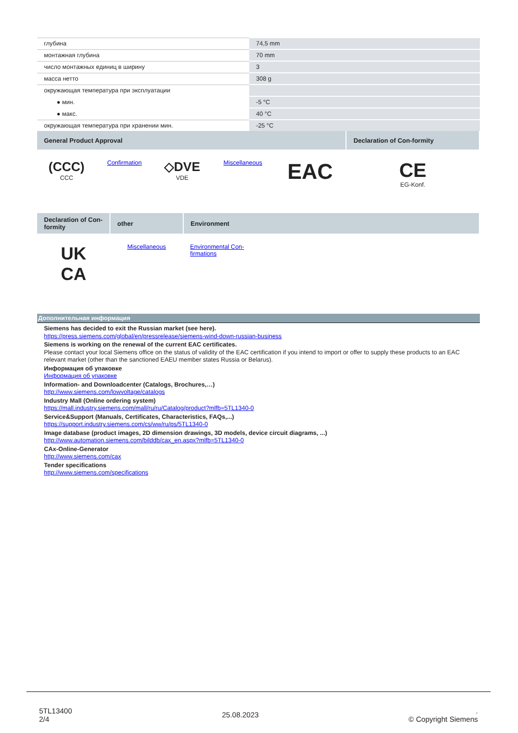| глубина | 74,5 mm |
| монтажная глубина | 70 mm |
| число монтажных единиц в ширину | 3 |
| масса нетто | 308 g |
| окружающая температура при эксплуатации | |
| ● мин. | -5 °C |
| ● макс. | 40 °C |
| окружающая температура при хранении мин. | -25 °C |
| General Product Approval | | | | | Declaration of Con-formity |
| --- | --- | --- | --- | --- | --- |
| (CCC) CCC | Confirmation | ◇DVE VDE | Miscellaneous | EAC | CE EG-Konf. |
| Declaration of Con-formity | other | Environment |
| --- | --- | --- |
| UK CA | Miscellaneous | Environmental Con- firmations |
Дополнительная информация
Siemens has decided to exit the Russian market (see here).
https://press.siemens.com/global/en/pressrelease/siemens-wind-down-russian-business
Siemens is working on the renewal of the current EAC certificates.
Please contact your local Siemens office on the status of validity of the EAC certification if you intend to import or offer to supply these products to an EAC relevant market (other than the sanctioned EAEU member states Russia or Belarus).
Информация об упаковке
Информация об упаковке
Information- and Downloadcenter (Catalogs, Brochures,…)
http://www.siemens.com/lowvoltage/catalogs
Industry Mall (Online ordering system)
https://mall.industry.siemens.com/mall/ru/ru/Catalog/product?mlfb=5TL1340-0
Service&Support (Manuals, Certificates, Characteristics, FAQs,...)
https://support.industry.siemens.com/cs/ww/ru/ps/5TL1340-0
Image database (product images, 2D dimension drawings, 3D models, device circuit diagrams, ...)
http://www.automation.siemens.com/bilddb/cax_en.aspx?mlfb=5TL1340-0
CAx-Online-Generator
http://www.siemens.com/cax
Tender specifications
http://www.siemens.com/specifications
5TL13400
2/4
25.08.2023
.
© Copyright Siemens